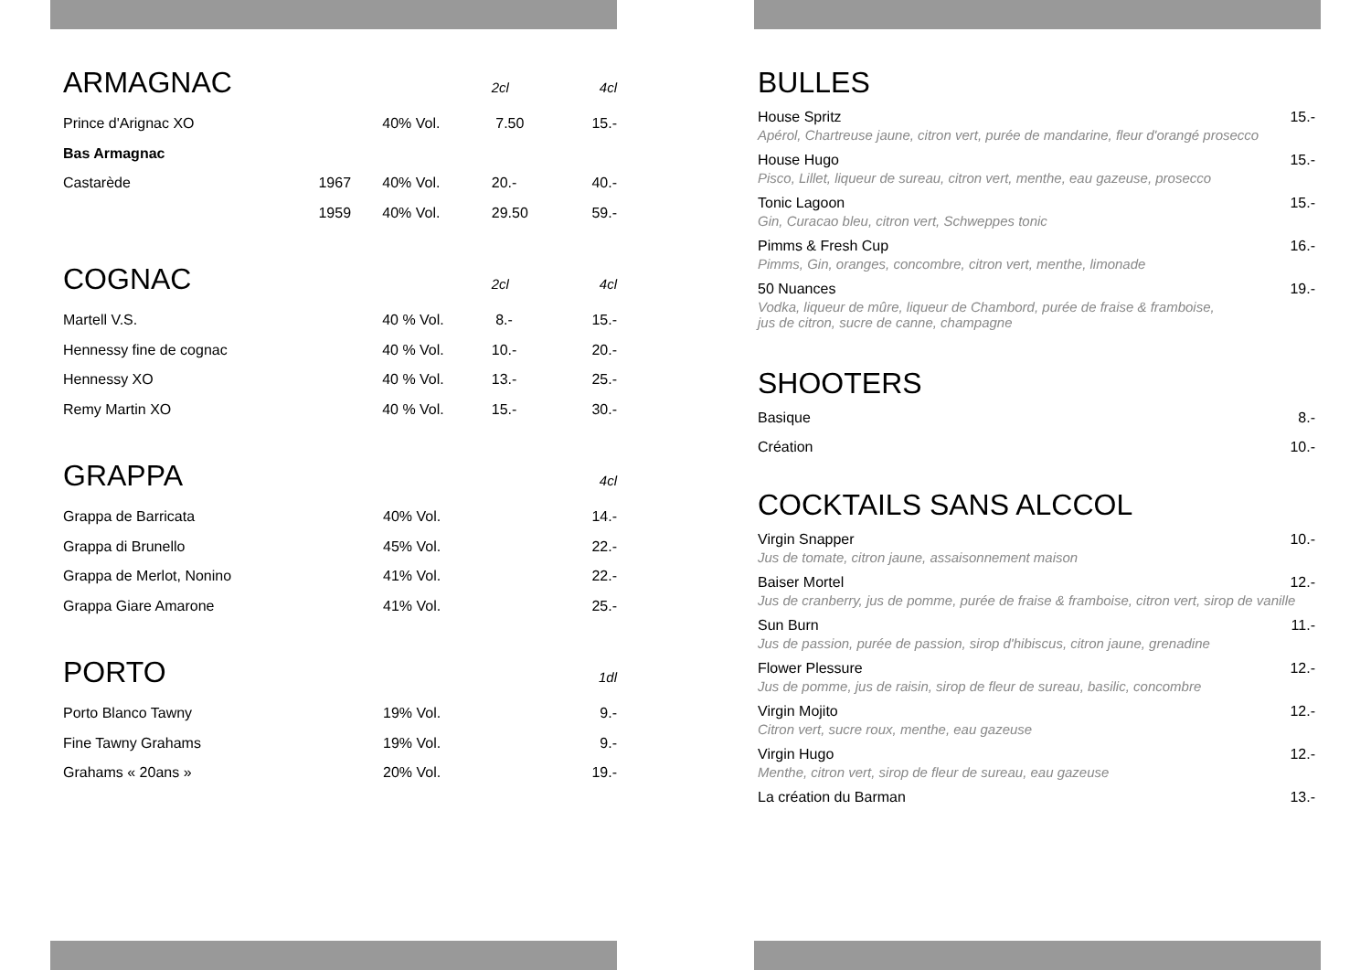| ARMAGNAC | | | 2cl | 4cl |
| Prince d'Arignac XO | | 40% Vol. | 7.50 | 15.- |
| Bas Armagnac | | | | |
| Castarède | 1967 | 40% Vol. | 20.- | 40.- |
| | 1959 | 40% Vol. | 29.50 | 59.- |
| COGNAC | | 2cl | 4cl |
| Martell V.S. | 40 % Vol. | 8.- | 15.- |
| Hennessy fine de cognac | 40 % Vol. | 10.- | 20.- |
| Hennessy XO | 40 % Vol. | 13.- | 25.- |
| Remy Martin XO | 40 % Vol. | 15.- | 30.- |
| GRAPPA | | 4cl |
| Grappa de Barricata | 40% Vol. | 14.- |
| Grappa di Brunello | 45% Vol. | 22.- |
| Grappa de Merlot, Nonino | 41% Vol. | 22.- |
| Grappa Giare Amarone | 41% Vol. | 25.- |
| PORTO | | 1dl |
| Porto Blanco Tawny | 19% Vol. | 9.- |
| Fine Tawny Grahams | 19% Vol. | 9.- |
| Grahams « 20ans » | 20% Vol. | 19.- |
BULLES
House Spritz 15.-
Apérol, Chartreuse jaune, citron vert, purée de mandarine, fleur d'orangé prosecco
House Hugo 15.-
Pisco, Lillet, liqueur de sureau, citron vert, menthe, eau gazeuse, prosecco
Tonic Lagoon 15.-
Gin, Curacao bleu, citron vert, Schweppes tonic
Pimms & Fresh Cup 16.-
Pimms, Gin, oranges, concombre, citron vert, menthe, limonade
50 Nuances 19.-
Vodka, liqueur de mûre, liqueur de Chambord, purée de fraise & framboise,
jus de citron, sucre de canne, champagne
SHOOTERS
Basique 8.-
Création 10.-
COCKTAILS SANS ALCCOL
Virgin Snapper 10.-
Jus de tomate, citron jaune, assaisonnement maison
Baiser Mortel 12.-
Jus de cranberry, jus de pomme, purée de fraise & framboise, citron vert, sirop de vanille
Sun Burn 11.-
Jus de passion, purée de passion, sirop d'hibiscus, citron jaune, grenadine
Flower Plessure 12.-
Jus de pomme, jus de raisin, sirop de fleur de sureau, basilic, concombre
Virgin Mojito 12.-
Citron vert, sucre roux, menthe, eau gazeuse
Virgin Hugo 12.-
Menthe, citron vert, sirop de fleur de sureau, eau gazeuse
La création du Barman 13.-